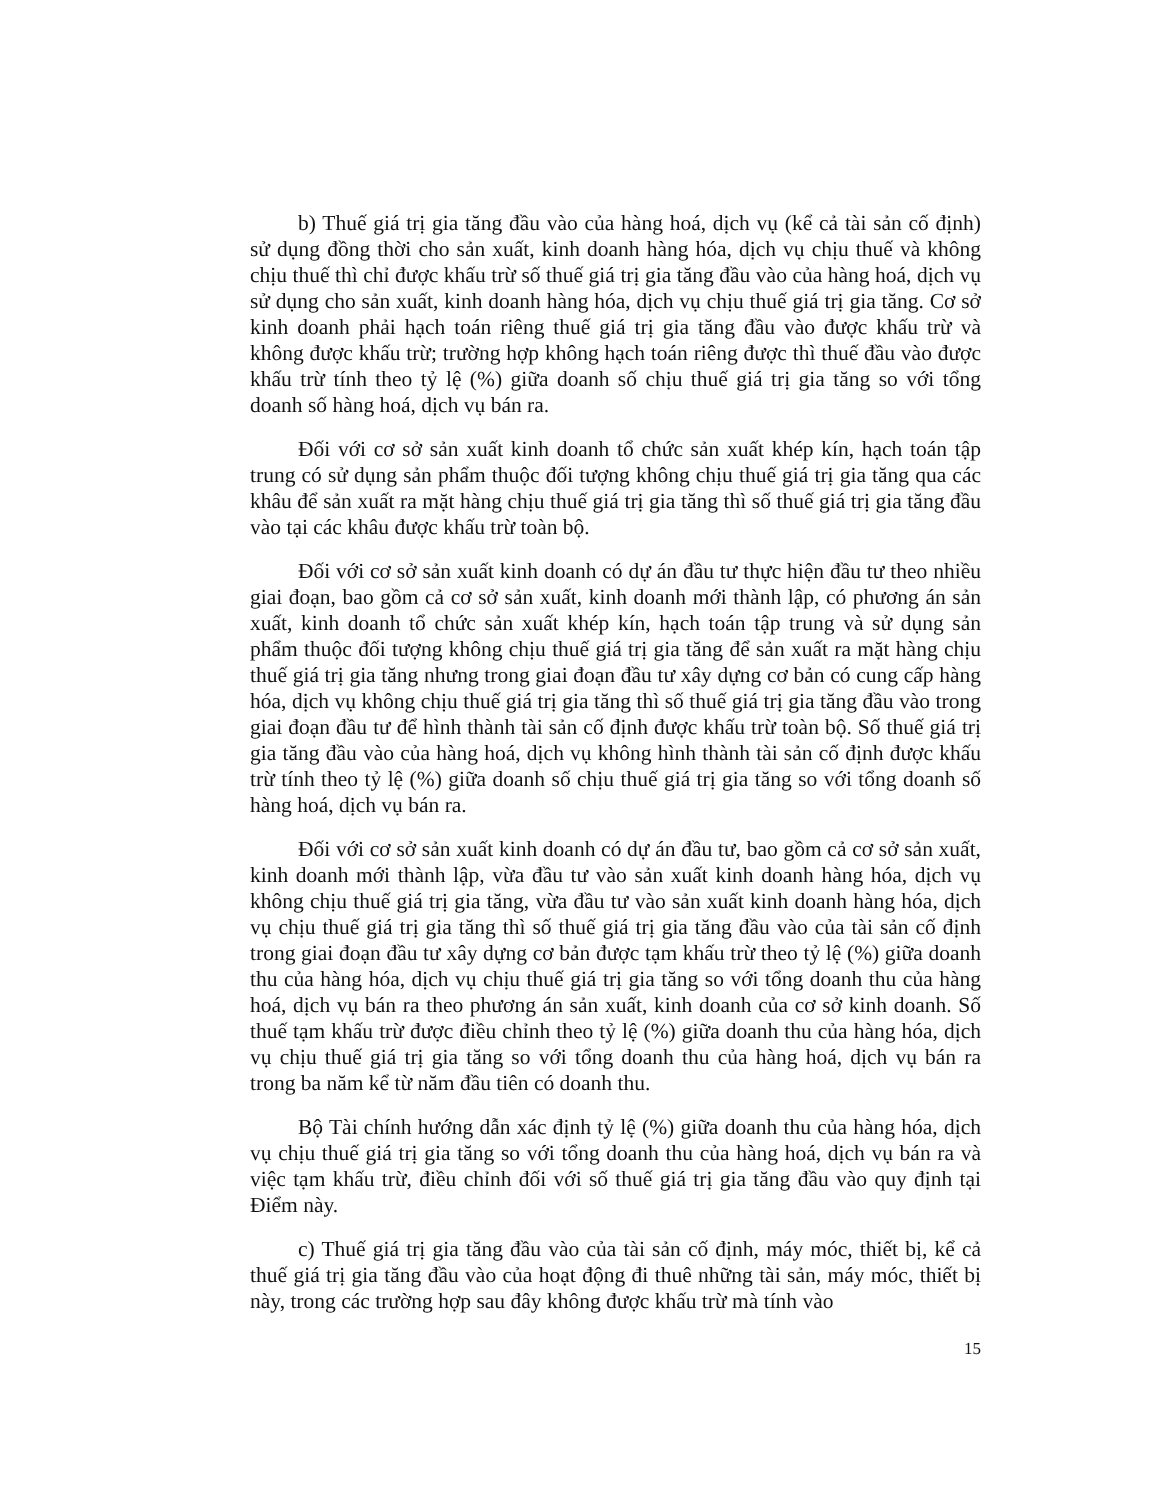b) Thuế giá trị gia tăng đầu vào của hàng hoá, dịch vụ (kể cả tài sản cố định) sử dụng đồng thời cho sản xuất, kinh doanh hàng hóa, dịch vụ chịu thuế và không chịu thuế thì chỉ được khấu trừ số thuế giá trị gia tăng đầu vào của hàng hoá, dịch vụ sử dụng cho sản xuất, kinh doanh hàng hóa, dịch vụ chịu thuế giá trị gia tăng. Cơ sở kinh doanh phải hạch toán riêng thuế giá trị gia tăng đầu vào được khấu trừ và không được khấu trừ; trường hợp không hạch toán riêng được thì thuế đầu vào được khấu trừ tính theo tỷ lệ (%) giữa doanh số chịu thuế giá trị gia tăng so với tổng doanh số hàng hoá, dịch vụ bán ra.
Đối với cơ sở sản xuất kinh doanh tổ chức sản xuất khép kín, hạch toán tập trung có sử dụng sản phẩm thuộc đối tượng không chịu thuế giá trị gia tăng qua các khâu để sản xuất ra mặt hàng chịu thuế giá trị gia tăng thì số thuế giá trị gia tăng đầu vào tại các khâu được khấu trừ toàn bộ.
Đối với cơ sở sản xuất kinh doanh có dự án đầu tư thực hiện đầu tư theo nhiều giai đoạn, bao gồm cả cơ sở sản xuất, kinh doanh mới thành lập, có phương án sản xuất, kinh doanh tổ chức sản xuất khép kín, hạch toán tập trung và sử dụng sản phẩm thuộc đối tượng không chịu thuế giá trị gia tăng để sản xuất ra mặt hàng chịu thuế giá trị gia tăng nhưng trong giai đoạn đầu tư xây dựng cơ bản có cung cấp hàng hóa, dịch vụ không chịu thuế giá trị gia tăng thì số thuế giá trị gia tăng đầu vào trong giai đoạn đầu tư để hình thành tài sản cố định được khấu trừ toàn bộ. Số thuế giá trị gia tăng đầu vào của hàng hoá, dịch vụ không hình thành tài sản cố định được khấu trừ tính theo tỷ lệ (%) giữa doanh số chịu thuế giá trị gia tăng so với tổng doanh số hàng hoá, dịch vụ bán ra.
Đối với cơ sở sản xuất kinh doanh có dự án đầu tư, bao gồm cả cơ sở sản xuất, kinh doanh mới thành lập, vừa đầu tư vào sản xuất kinh doanh hàng hóa, dịch vụ không chịu thuế giá trị gia tăng, vừa đầu tư vào sản xuất kinh doanh hàng hóa, dịch vụ chịu thuế giá trị gia tăng thì số thuế giá trị gia tăng đầu vào của tài sản cố định trong giai đoạn đầu tư xây dựng cơ bản được tạm khấu trừ theo tỷ lệ (%) giữa doanh thu của hàng hóa, dịch vụ chịu thuế giá trị gia tăng so với tổng doanh thu của hàng hoá, dịch vụ bán ra theo phương án sản xuất, kinh doanh của cơ sở kinh doanh. Số thuế tạm khấu trừ được điều chỉnh theo tỷ lệ (%) giữa doanh thu của hàng hóa, dịch vụ chịu thuế giá trị gia tăng so với tổng doanh thu của hàng hoá, dịch vụ bán ra trong ba năm kể từ năm đầu tiên có doanh thu.
Bộ Tài chính hướng dẫn xác định tỷ lệ (%) giữa doanh thu của hàng hóa, dịch vụ chịu thuế giá trị gia tăng so với tổng doanh thu của hàng hoá, dịch vụ bán ra và việc tạm khấu trừ, điều chỉnh đối với số thuế giá trị gia tăng đầu vào quy định tại Điểm này.
c) Thuế giá trị gia tăng đầu vào của tài sản cố định, máy móc, thiết bị, kể cả thuế giá trị gia tăng đầu vào của hoạt động đi thuê những tài sản, máy móc, thiết bị này, trong các trường hợp sau đây không được khấu trừ mà tính vào
15